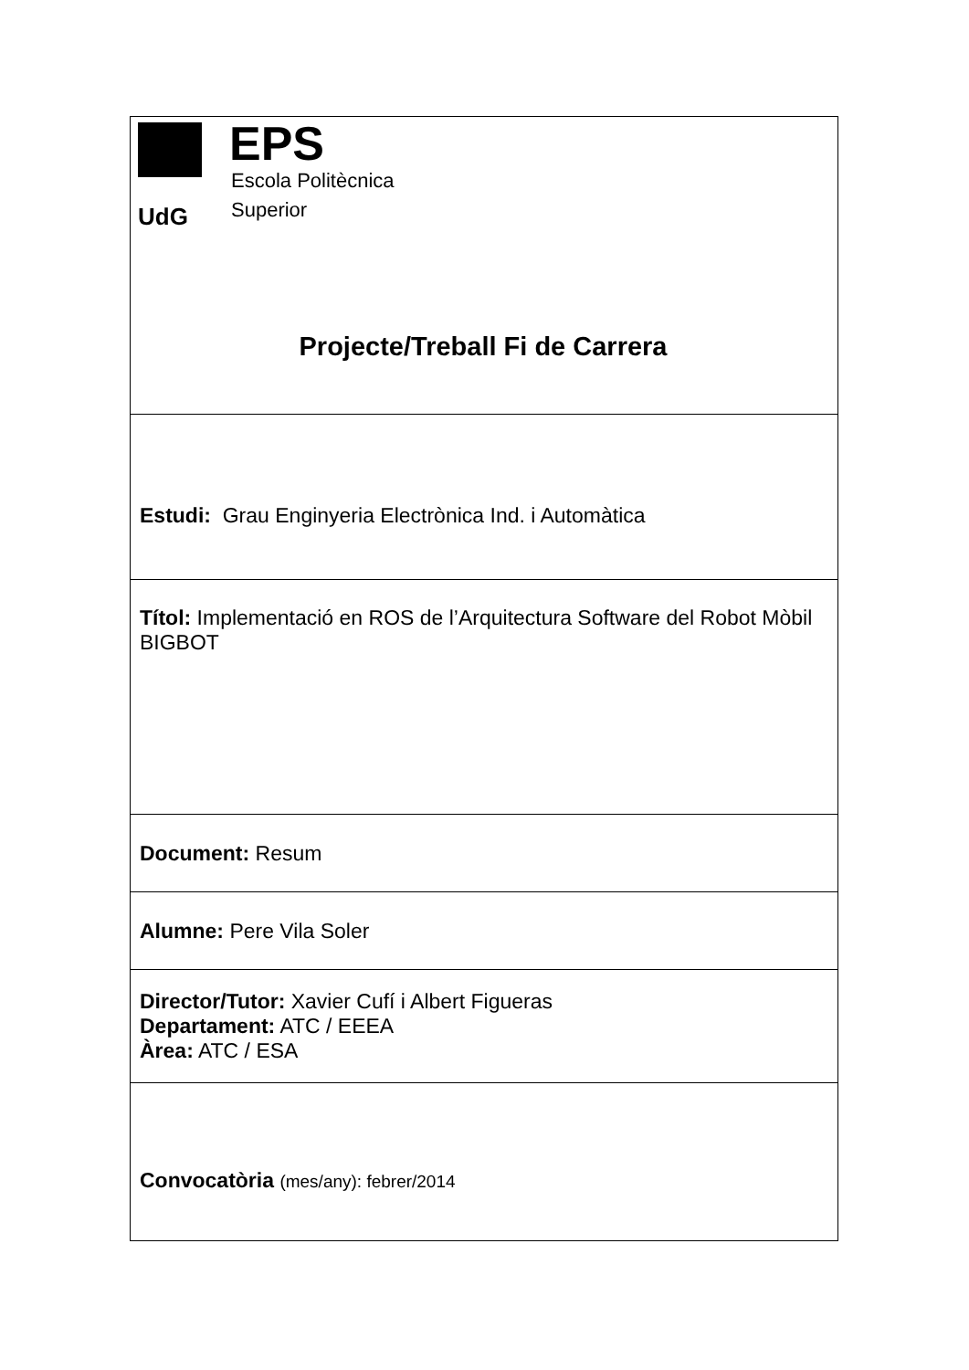| UdG EPS Escola Politècnica Superior Projecte/Treball Fi de Carrera |
| Estudi: Grau Enginyeria Electrònica Ind. i Automàtica |
| Títol: Implementació en ROS de l’Arquitectura Software del Robot Mòbil BIGBOT |
| Document: Resum |
| Alumne: Pere Vila Soler |
| Director/Tutor: Xavier Cufí i Albert Figueras Departament: ATC / EEEA Àrea: ATC / ESA |
| Convocatòria (mes/any): febrer/2014 |